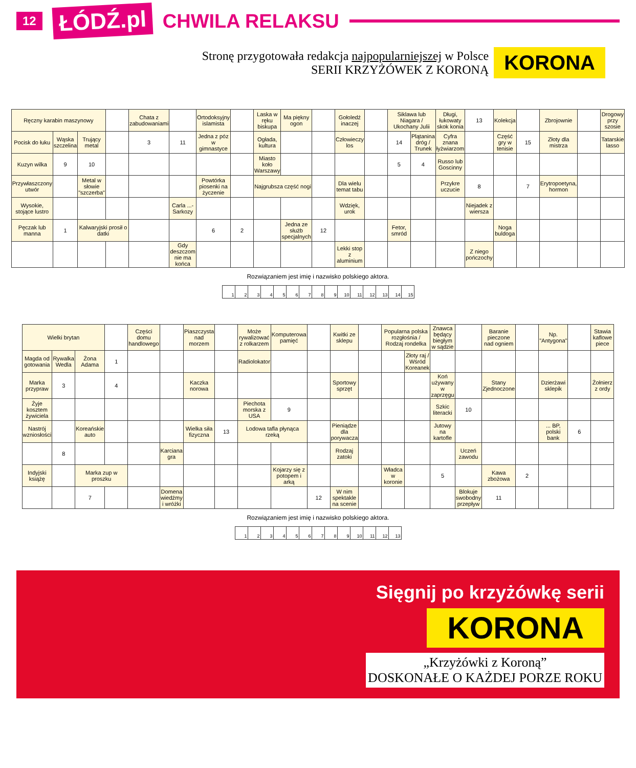12 ŁÓDŹ.pl CHWILA RELAKSU
Stronę przygotowała redakcja najpopularniejszej w Polsce
SERII KRZYŻÓWEK Z KORONĄ
KORONA
| Ręczny karabin maszynowy | | | | Chata z zabudowaniami | | Ortodoksyjny islamista | | Laska w ręku biskupa | Ma piękny ogon | | Gołoledź inaczej | | Siklawa lub Niagara / Ukochany Julii | | Długi, łukowaty skok konia | 13 | Kolekcja | | Zbrojownie | | Drogowy przy szosie |
| Pocisk do łuku | Wąska szczelina | Trujący metal | | 3 | 11 | Jedna z póz w gimnastyce | | Ogłada, kultura | | | Człowieczy los | | 14 | Plątanina dróg / Trunek | Cyfra znana łyżwiarzom | | Część gry w tenisie | 15 | Złoty dla mistrza | | Tatarskie lasso |
| Kuzyn wilka | 9 | 10 | | | | | | Miasto koło Warszawy | | | | | 5 | 4 | Russo lub Goscinny | | | | | | |
| Przywłaszczony utwór | | Metal w słowie "szczerba" | | | | Powtórka piosenki na życzenie | | Najgrubsza część nogi | | | Dla wielu temat tabu | | | | Przykre uczucie | 8 | | 7 | Erytropoetyna, hormon | | |
| Wysokie, stojące lustro | | | | | Carla ...-Sarkozy | | | | | | Wdzięk, urok | | | | | Niejadek z wiersza | | | | | |
| Pęczak lub manna | 1 | Kalwaryjski prosił o datki | | | | 6 | 2 | | Jedna ze służb specjalnych | 12 | | | Fetor, smród | | | | Noga buldoga | | | | |
| | | | | | Gdy deszczom nie ma końca | | | | | | Lekki stop z aluminium | | | | | Z niego pończochy | | | | | |
Rozwiązaniem jest imię i nazwisko polskiego aktora.
| 1 | 2 | 3 | 4 | 5 | 6 | 7 | 8 | 9 | 10 | 11 | 12 | 13 | 14 | 15 |
| Wielki brytan | | | | Części domu handlowego | | Piaszczysta nad morzem | | Może rywalizować z rolkarzem | Komputerowa pamięć | | Kwitki ze sklepu | | Popularna polska rozgłośnia / Rodzaj rondelka | | Znawca będący biegłym w sądzie | | Baranie pieczone nad ogniem | | Np. "Antygona" | | Stawia kaflowe piece |
| Magda od gotowania | Rywalka Wedla | Żona Adama | 1 | | | | | Radiolokator | | | | | | Złoty raj / Wśród Koreanek | | | | | | | |
| Marka przypraw | 3 | | 4 | | | Kaczka norowa | | | | | Sportowy sprzęt | | | | Koń używany w zaprzęgu | | Stany Zjednoczone | | Dzierżawi sklepik | | Żołnierz z ordy |
| Żyje kosztem żywiciela | | | | | | | | Piechota morska z USA | 9 | | | | | | Szkic literacki | 10 | | | | | |
| Nastrój wzniosłości | | Koreańskie auto | | | | Wielka siła fizyczna | 13 | Lodowa tafla płynąca rzeką | | | Pieniądze dla porywacza | | | | Jutowy na kartofle | | | | ... BP, polski bank | 6 | |
| | 8 | | | | Karciana gra | | | | | | Rodzaj zatoki | | | | | Uczeń zawodu | | | | | |
| Indyjski książę | | Marka zup w proszku | | | | | | | Kojarzy się z potopem i arką | | | | Władca w koronie | | 5 | | Kawa zbożowa | 2 | | | |
| | | 7 | | | Domena wiedźmy i wróżki | | | | | 12 | W nim spektakle na scenie | | | | | Blokuje swobodny przepływ | 11 | | | | |
Rozwiązaniem jest imię i nazwisko polskiego aktora.
| 1 | 2 | 3 | 4 | 5 | 6 | 7 | 8 | 9 | 10 | 11 | 12 | 13 |
Sięgnij po krzyżówkę serii
KORONA
„Krzyżówki z Koroną”
DOSKONAŁE O KAŻDEJ PORZE ROKU